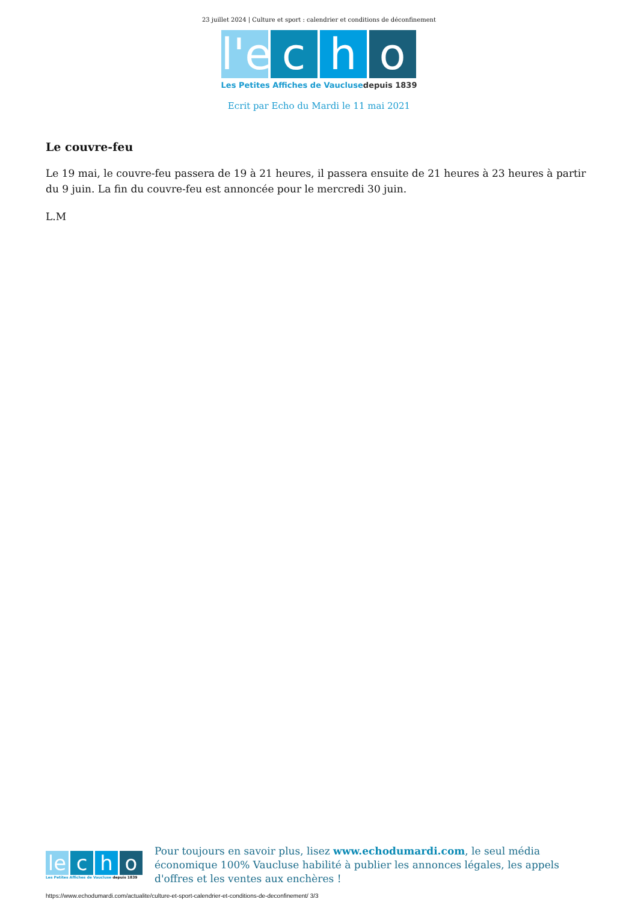23 juillet 2024 | Culture et sport : calendrier et conditions de déconfinement
l'e
c h o
Les Petites Affiches de Vaucluse depuis 1839
Ecrit par Echo du Mardi le 11 mai 2021
Le couvre-feu
Le 19 mai, le couvre-feu passera de 19 à 21 heures, il passera ensuite de 21 heures à 23 heures à partir du 9 juin. La fin du couvre-feu est annoncée pour le mercredi 30 juin.
L.M
le
c h o
Les Petites Affiches de Vaucluse depuis 1839
Pour toujours en savoir plus, lisez www.echodumardi.com, le seul média économique 100% Vaucluse habilité à publier les annonces légales, les appels d'offres et les ventes aux enchères !
https://www.echodumardi.com/actualite/culture-et-sport-calendrier-et-conditions-de-deconfinement/ 3/3